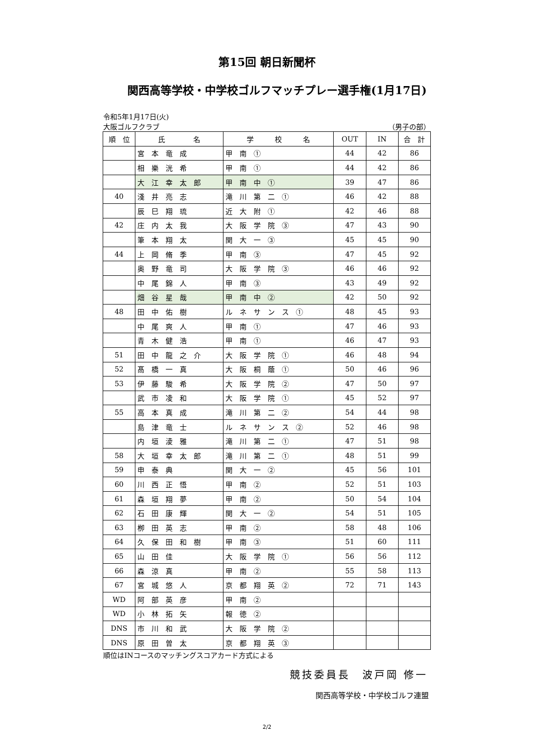第15回 朝日新聞杯
関西高等学校・中学校ゴルフマッチプレー選手権(1月17日)
令和5年1月17日(火)
大阪ゴルフクラブ （男子の部）
| 順 位 | 氏 名 | 学 校 名 | OUT | IN | 合 計 |
| --- | --- | --- | --- | --- | --- |
| | 宮 本 竜 成 | 甲 南 ① | 44 | 42 | 86 |
| | 相 樂 洸 希 | 甲 南 ① | 44 | 42 | 86 |
| | 大 江 幸 太 郎 | 甲 南 中 ① | 39 | 47 | 86 |
| 40 | 淺 井 亮 志 | 滝 川 第 二 ① | 46 | 42 | 88 |
| | 辰 巳 翔 琉 | 近 大 附 ① | 42 | 46 | 88 |
| 42 | 庄 内 太 我 | 大 阪 学 院 ③ | 47 | 43 | 90 |
| | 筆 本 翔 太 | 関 大 一 ③ | 45 | 45 | 90 |
| 44 | 上 岡 脩 季 | 甲 南 ③ | 47 | 45 | 92 |
| | 奥 野 竜 司 | 大 阪 学 院 ③ | 46 | 46 | 92 |
| | 中 尾 錦 人 | 甲 南 ③ | 43 | 49 | 92 |
| | 畑 谷 星 哉 | 甲 南 中 ② | 42 | 50 | 92 |
| 48 | 田 中 佑 樹 | ル ネ サ ン ス ① | 48 | 45 | 93 |
| | 中 尾 爽 人 | 甲 南 ① | 47 | 46 | 93 |
| | 青 木 健 浩 | 甲 南 ① | 46 | 47 | 93 |
| 51 | 田 中 龍 之 介 | 大 阪 学 院 ① | 46 | 48 | 94 |
| 52 | 髙 橋 一 真 | 大 阪 桐 蔭 ① | 50 | 46 | 96 |
| 53 | 伊 藤 駿 希 | 大 阪 学 院 ② | 47 | 50 | 97 |
| | 武 市 凌 和 | 大 阪 学 院 ① | 45 | 52 | 97 |
| 55 | 高 本 真 成 | 滝 川 第 二 ② | 54 | 44 | 98 |
| | 島 津 竜 士 | ル ネ サ ン ス ② | 52 | 46 | 98 |
| | 内 垣 淩 雅 | 滝 川 第 二 ① | 47 | 51 | 98 |
| 58 | 大 垣 幸 太 郎 | 滝 川 第 二 ① | 48 | 51 | 99 |
| 59 | 申 泰 典 | 関 大 一 ② | 45 | 56 | 101 |
| 60 | 川 西 正 悟 | 甲 南 ② | 52 | 51 | 103 |
| 61 | 森 垣 翔 夢 | 甲 南 ② | 50 | 54 | 104 |
| 62 | 石 田 康 輝 | 関 大 一 ② | 54 | 51 | 105 |
| 63 | 栁 田 英 志 | 甲 南 ② | 58 | 48 | 106 |
| 64 | 久 保 田 和 樹 | 甲 南 ③ | 51 | 60 | 111 |
| 65 | 山 田 佳 | 大 阪 学 院 ① | 56 | 56 | 112 |
| 66 | 森 涼 真 | 甲 南 ② | 55 | 58 | 113 |
| 67 | 宮 城 悠 人 | 京 都 翔 英 ② | 72 | 71 | 143 |
| WD | 阿 部 英 彦 | 甲 南 ② | | | |
| WD | 小 林 拓 矢 | 報 徳 ② | | | |
| DNS | 市 川 和 武 | 大 阪 学 院 ② | | | |
| DNS | 原 田 曽 太 | 京 都 翔 英 ③ | | | |
順位はINコースのマッチングスコアカード方式による
競技委員長　波戸岡 修一
関西高等学校・中学校ゴルフ連盟
2/2